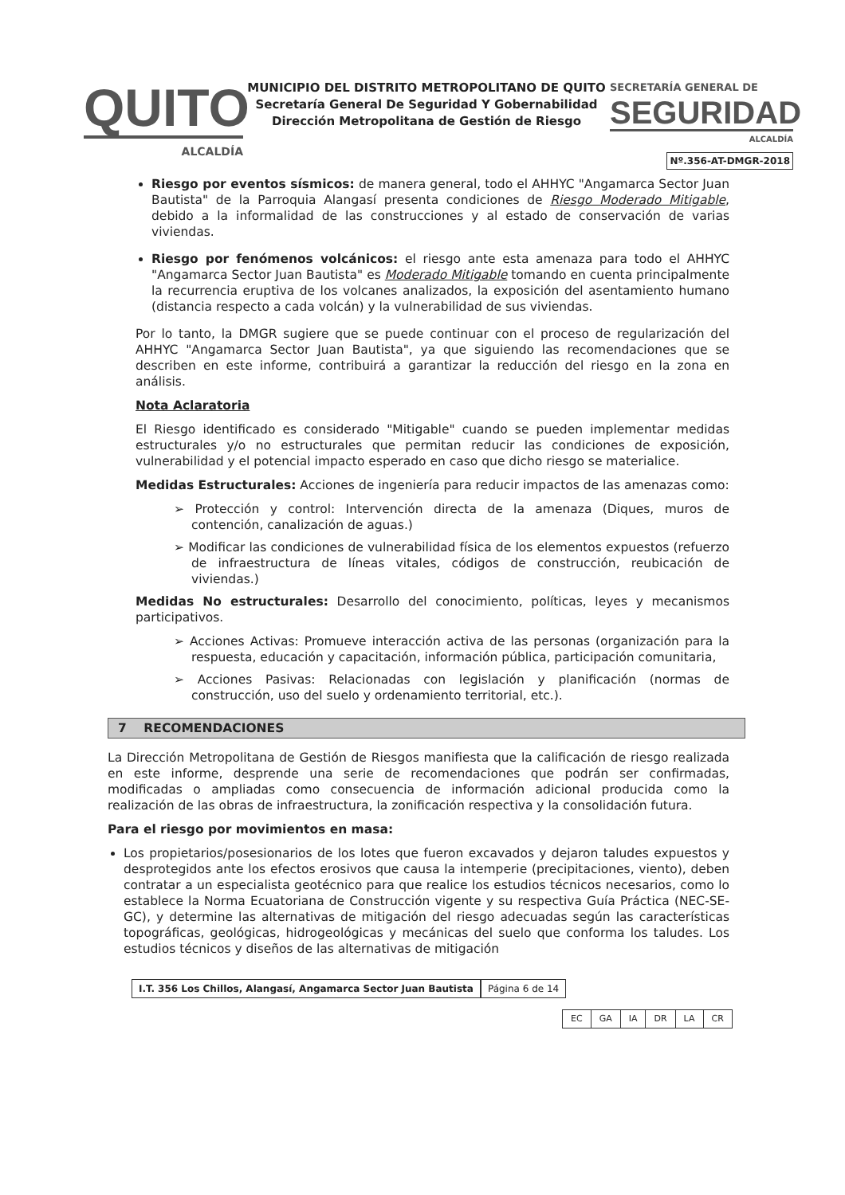QUITO
ALCALDÍA
MUNICIPIO DEL DISTRITO METROPOLITANO DE QUITO
Secretaría General De Seguridad Y Gobernabilidad
Dirección Metropolitana de Gestión de Riesgo
SECRETARÍA GENERAL DE
SEGURIDAD
ALCALDÍA
Nº.356-AT-DMGR-2018
Riesgo por eventos sísmicos: de manera general, todo el AHHYC "Angamarca Sector Juan Bautista" de la Parroquia Alangasí presenta condiciones de Riesgo Moderado Mitigable, debido a la informalidad de las construcciones y al estado de conservación de varias viviendas.
Riesgo por fenómenos volcánicos: el riesgo ante esta amenaza para todo el AHHYC "Angamarca Sector Juan Bautista" es Moderado Mitigable tomando en cuenta principalmente la recurrencia eruptiva de los volcanes analizados, la exposición del asentamiento humano (distancia respecto a cada volcán) y la vulnerabilidad de sus viviendas.
Por lo tanto, la DMGR sugiere que se puede continuar con el proceso de regularización del AHHYC "Angamarca Sector Juan Bautista", ya que siguiendo las recomendaciones que se describen en este informe, contribuirá a garantizar la reducción del riesgo en la zona en análisis.
Nota Aclaratoria
El Riesgo identificado es considerado "Mitigable" cuando se pueden implementar medidas estructurales y/o no estructurales que permitan reducir las condiciones de exposición, vulnerabilidad y el potencial impacto esperado en caso que dicho riesgo se materialice.
Medidas Estructurales: Acciones de ingeniería para reducir impactos de las amenazas como:
➢ Protección y control: Intervención directa de la amenaza (Diques, muros de contención, canalización de aguas.)
➢ Modificar las condiciones de vulnerabilidad física de los elementos expuestos (refuerzo de infraestructura de líneas vitales, códigos de construcción, reubicación de viviendas.)
Medidas No estructurales: Desarrollo del conocimiento, políticas, leyes y mecanismos participativos.
➢ Acciones Activas: Promueve interacción activa de las personas (organización para la respuesta, educación y capacitación, información pública, participación comunitaria,
➢ Acciones Pasivas: Relacionadas con legislación y planificación (normas de construcción, uso del suelo y ordenamiento territorial, etc.).
7 RECOMENDACIONES
La Dirección Metropolitana de Gestión de Riesgos manifiesta que la calificación de riesgo realizada en este informe, desprende una serie de recomendaciones que podrán ser confirmadas, modificadas o ampliadas como consecuencia de información adicional producida como la realización de las obras de infraestructura, la zonificación respectiva y la consolidación futura.
Para el riesgo por movimientos en masa:
Los propietarios/posesionarios de los lotes que fueron excavados y dejaron taludes expuestos y desprotegidos ante los efectos erosivos que causa la intemperie (precipitaciones, viento), deben contratar a un especialista geotécnico para que realice los estudios técnicos necesarios, como lo establece la Norma Ecuatoriana de Construcción vigente y su respectiva Guía Práctica (NEC-SE-GC), y determine las alternativas de mitigación del riesgo adecuadas según las características topográficas, geológicas, hidrogeológicas y mecánicas del suelo que conforma los taludes. Los estudios técnicos y diseños de las alternativas de mitigación
I.T. 356 Los Chillos, Alangasí, Angamarca Sector Juan Bautista
Página 6 de 14
| EC | GA | IA | DR | LA | CR |